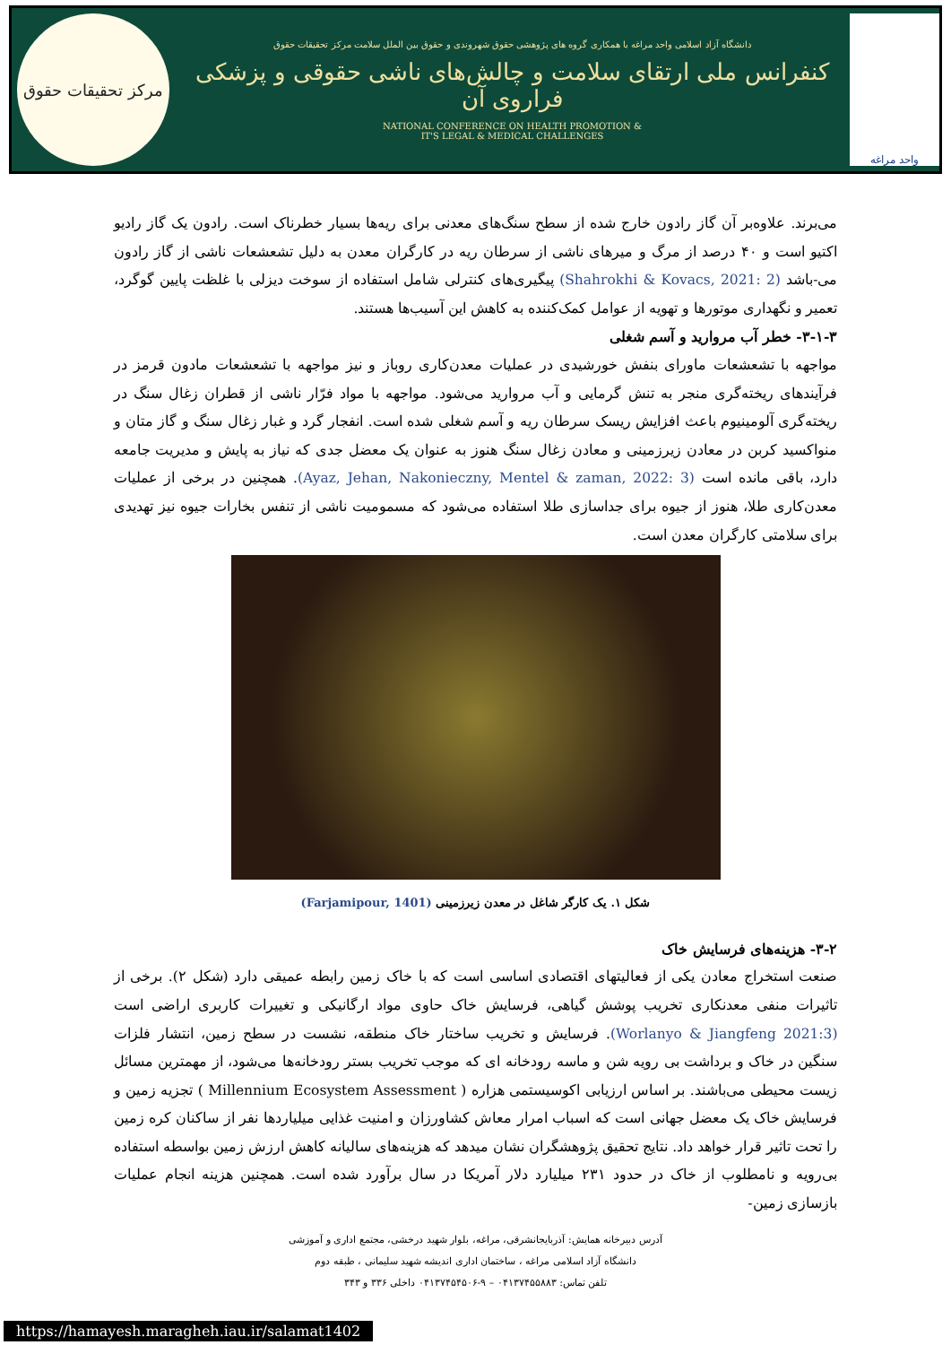واحد مراغه
دانشگاه آزاد اسلامی واحد مراغه با همکاری گروه های پژوهشی حقوق شهروندی و حقوق بین الملل سلامت مرکز تحقیقات حقوق
کنفرانس ملی ارتقای سلامت و چالش‌های ناشی حقوقی و پزشکی فراروی آن
NATIONAL CONFERENCE ON HEALTH PROMOTION &
IT'S LEGAL & MEDICAL CHALLENGES
مرکز تحقیقات حقوق
می‌برند. علاوه‌بر آن گاز رادون خارج شده از سطح سنگ‌های معدنی برای ریه‌ها بسیار خطرناک است. رادون یک گاز رادیو اکتیو است و ۴۰ درصد از مرگ و میرهای ناشی از سرطان ریه در کارگران معدن به دلیل تشعشعات ناشی از گاز رادون می-باشد (Shahrokhi & Kovacs, 2021: 2) پیگیری‌های کنترلی شامل استفاده از سوخت دیزلی با غلظت پایین گوگرد، تعمیر و نگهداری موتورها و تهویه از عوامل کمک‌کننده به کاهش این آسیب‌ها هستند.
۳-۱-۳- خطر آب مروارید و آسم شغلی
مواجهه با تشعشعات ماورای بنفش خورشیدی در عملیات معدن‌کاری روباز و نیز مواجهه با تشعشعات مادون قرمز در فرآیندهای ریخته‌گری منجر به تنش گرمایی و آب مروارید می‌شود. مواجهه با مواد فرّار ناشی از قطران زغال سنگ در ریخته‌گری آلومینیوم باعث افزایش ریسک سرطان ریه و آسم شغلی شده است. انفجار گرد و غبار زغال سنگ و گاز متان و منواکسید کربن در معادن زیرزمینی و معادن زغال سنگ هنوز به عنوان یک معضل جدی که نیاز به پایش و مدیریت جامعه دارد، باقی مانده است (Ayaz, Jehan, Nakonieczny, Mentel & zaman, 2022: 3). همچنین در برخی از عملیات معدن‌کاری طلا، هنوز از جیوه برای جداسازی طلا استفاده می‌شود که مسمومیت ناشی از تنفس بخارات جیوه نیز تهدیدی برای سلامتی کارگران معدن است.
شکل ۱. یک کارگر شاغل در معدن زیرزمینی (Farjamipour, 1401)
۳-۲- هزینه‌های فرسایش خاک
صنعت استخراج معادن یکی از فعالیتهای اقتصادی اساسی است که با خاک زمین رابطه عمیقی دارد (شکل ۲). برخی از تاثیرات منفی معدنکاری تخریب پوشش گیاهی، فرسایش خاک حاوی مواد ارگانیکی و تغییرات کاربری اراضی است (Worlanyo & Jiangfeng 2021:3). فرسایش و تخریب ساختار خاک منطقه، نشست در سطح زمین، انتشار فلزات سنگین در خاک و برداشت بی رویه شن و ماسه رودخانه ای که موجب تخریب بستر رودخانه‌ها می‌شود، از مهمترین مسائل زیست محیطی می‌باشند. بر اساس ارزیابی اکوسیستمی هزاره ( Millennium Ecosystem Assessment ) تجزیه زمین و فرسایش خاک یک معضل جهانی است که اسباب امرار معاش کشاورزان و امنیت غذایی میلیاردها نفر از ساکنان کره زمین را تحت تاثیر قرار خواهد داد. نتایج تحقیق پژوهشگران نشان میدهد که هزینه‌های سالیانه کاهش ارزش زمین بواسطه استفاده بی‌رویه و نامطلوب از خاک در حدود ۲۳۱ میلیارد دلار آمریکا در سال برآورد شده است. همچنین هزینه انجام عملیات بازسازی زمین-
آدرس دبیرخانه همایش: آذربایجانشرقی، مراغه، بلوار شهید درخشی، مجتمع اداری و آموزشی
دانشگاه آزاد اسلامی مراغه ، ساختمان اداری اندیشه شهید سلیمانی ، طبقه دوم
تلفن تماس: ۰۴۱۳۷۴۵۵۸۸۳ – ۹-۰۴۱۳۷۴۵۴۵۰۶ داخلی ۳۳۶ و ۳۴۳
https://hamayesh.maragheh.iau.ir/salamat1402